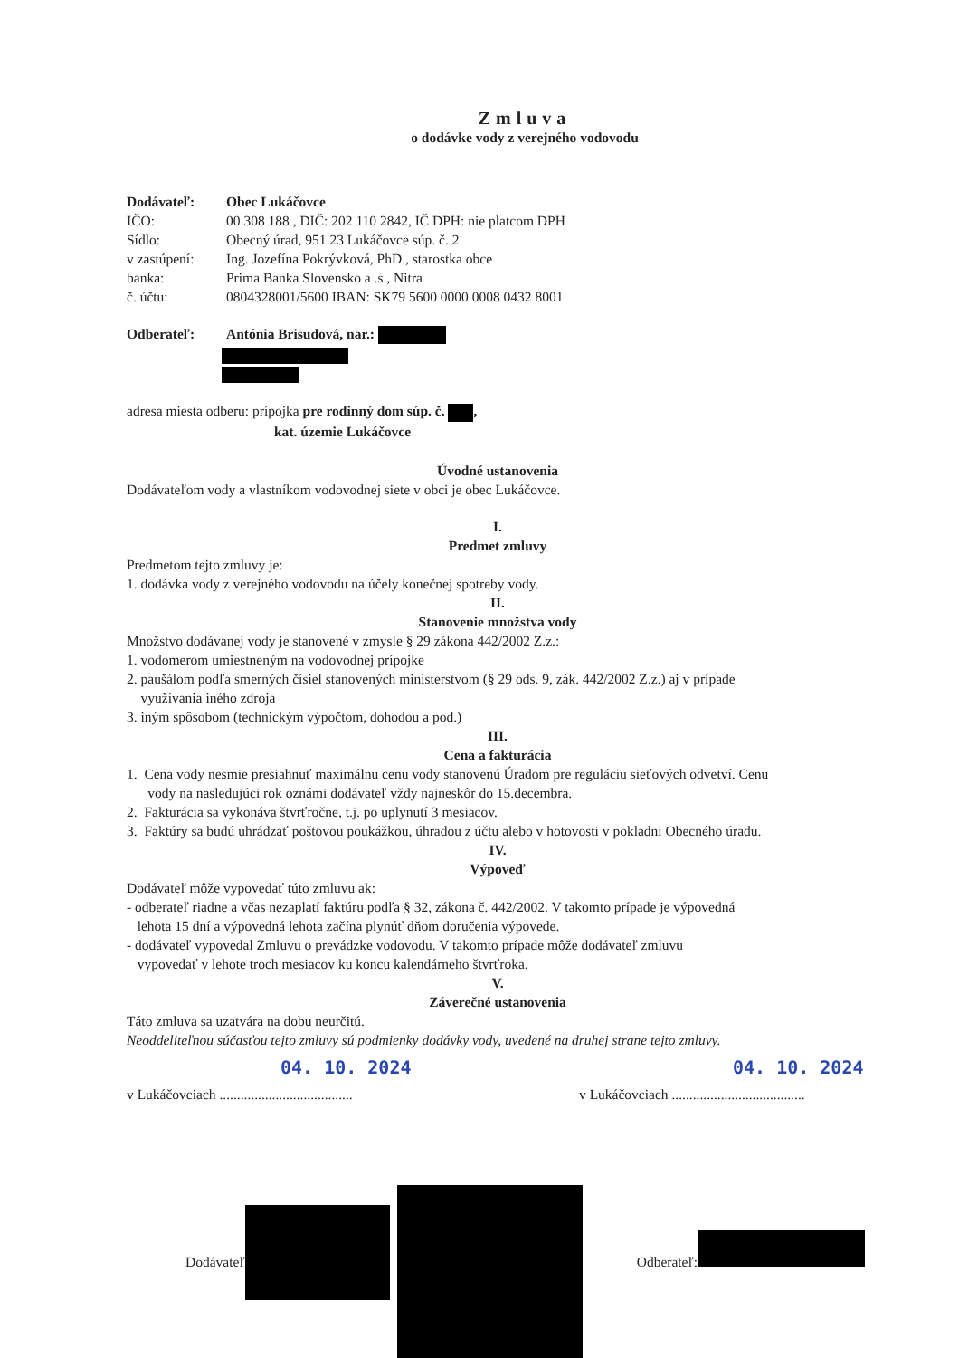Zmluva
o dodávke vody z verejného vodovodu
Dodávateľ: Obec Lukáčovce
IČO: 00 308 188 , DIČ: 202 110 2842, IČ DPH: nie platcom DPH
Sídlo: Obecný úrad, 951 23 Lukáčovce súp. č. 2
v zastúpení: Ing. Jozefína Pokrývková, PhD., starostka obce
banka: Prima Banka Slovensko a .s., Nitra
č. účtu: 0804328001/5600 IBAN: SK79 5600 0000 0008 0432 8001
Odberateľ: Antónia Brisudová, nar.:
adresa miesta odberu: prípojka pre rodinný dom súp. č. ,
kat. územie Lukáčovce
Úvodné ustanovenia
Dodávateľom vody a vlastníkom vodovodnej siete v obci je obec Lukáčovce.
I.
Predmet zmluvy
Predmetom tejto zmluvy je:
1. dodávka vody z verejného vodovodu na účely konečnej spotreby vody.
II.
Stanovenie množstva vody
Množstvo dodávanej vody je stanovené v zmysle § 29 zákona 442/2002 Z.z.:
1. vodomerom umiestneným na vodovodnej prípojke
2. paušálom podľa smerných čísiel stanovených ministerstvom (§ 29 ods. 9, zák. 442/2002 Z.z.) aj v prípade
využívania iného zdroja
3. iným spôsobom (technickým výpočtom, dohodou a pod.)
III.
Cena a fakturácia
1. Cena vody nesmie presiahnuť maximálnu cenu vody stanovenú Úradom pre reguláciu sieťových odvetví. Cenu
vody na nasledujúci rok oznámi dodávateľ vždy najneskôr do 15.decembra.
2. Fakturácia sa vykonáva štvrťročne, t.j. po uplynutí 3 mesiacov.
3. Faktúry sa budú uhrádzať poštovou poukážkou, úhradou z účtu alebo v hotovosti v pokladni Obecného úradu.
IV.
Výpoveď
Dodávateľ môže vypovedať túto zmluvu ak:
- odberateľ riadne a včas nezaplatí faktúru podľa § 32, zákona č. 442/2002. V takomto prípade je výpovedná
lehota 15 dní a výpovedná lehota začína plynúť dňom doručenia výpovede.
- dodávateľ vypovedal Zmluvu o prevádzke vodovodu. V takomto prípade môže dodávateľ zmluvu
vypovedať v lehote troch mesiacov ku koncu kalendárneho štvrťroka.
V.
Záverečné ustanovenia
Táto zmluva sa uzatvára na dobu neurčitú.
Neoddeliteľnou súčasťou tejto zmluvy sú podmienky dodávky vody, uvedené na druhej strane tejto zmluvy.
04. 10. 2024 04. 10. 2024
v Lukáčovciach ...................................... v Lukáčovciach ......................................
Dodávateľ Odberateľ: